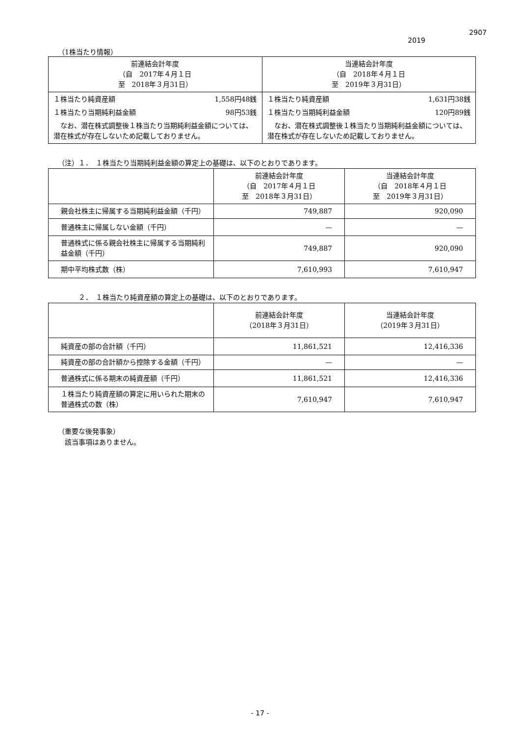2907
2019
（1株当たり情報）
| 前連結会計年度 （自 2017年４月１日 至 2018年３月31日） | 当連結会計年度 （自 2018年４月１日 至 2019年３月31日） |
| --- | --- |
| １株当たり純資産額 1,558円48銭 １株当たり当期純利益金額 98円53銭 なお、潜在株式調整後１株当たり当期純利益金額については、潜在株式が存在しないため記載しておりません。 | １株当たり純資産額 1,631円38銭 １株当たり当期純利益金額 120円89銭 なお、潜在株式調整後１株当たり当期純利益金額については、潜在株式が存在しないため記載しておりません。 |
（注）１．　１株当たり当期純利益金額の算定上の基礎は、以下のとおりであります。
| | 前連結会計年度 （自 2017年４月１日 至 2018年３月31日） | 当連結会計年度 （自 2018年４月１日 至 2019年３月31日） |
| --- | --- | --- |
| 親会社株主に帰属する当期純利益金額（千円） | 749,887 | 920,090 |
| 普通株主に帰属しない金額（千円） | — | — |
| 普通株式に係る親会社株主に帰属する当期純利益金額（千円） | 749,887 | 920,090 |
| 期中平均株式数（株） | 7,610,993 | 7,610,947 |
２．　１株当たり純資産額の算定上の基礎は、以下のとおりであります。
| | 前連結会計年度 （2018年３月31日） | 当連結会計年度 （2019年３月31日） |
| --- | --- | --- |
| 純資産の部の合計額（千円） | 11,861,521 | 12,416,336 |
| 純資産の部の合計額から控除する金額（千円） | — | — |
| 普通株式に係る期末の純資産額（千円） | 11,861,521 | 12,416,336 |
| １株当たり純資産額の算定に用いられた期末の普通株式の数（株） | 7,610,947 | 7,610,947 |
（重要な後発事象）
　該当事項はありません。
- 17 -